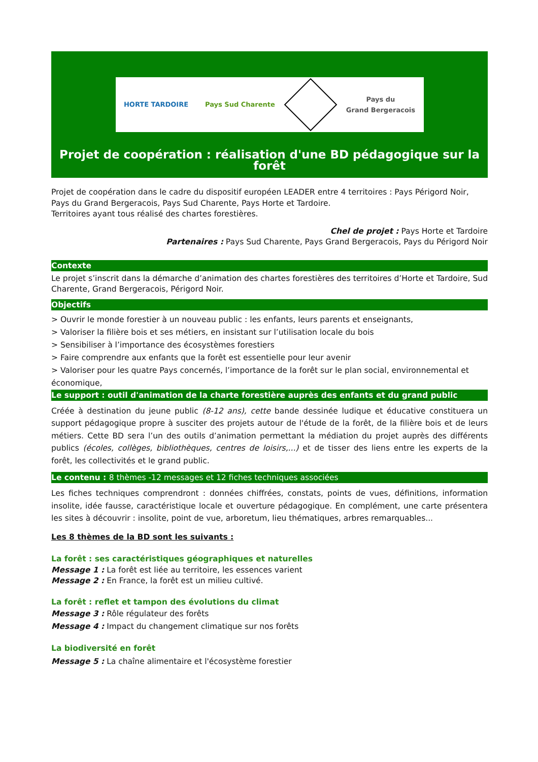HORTE TARDOIRE Pays Sud Charente Pays du
Grand Bergeracois
Projet de coopération : réalisation d'une BD pédagogique sur la forêt
Projet de coopération dans le cadre du dispositif européen LEADER entre 4 territoires : Pays Périgord Noir, Pays du Grand Bergeracois, Pays Sud Charente, Pays Horte et Tardoire.
Territoires ayant tous réalisé des chartes forestières.
Chel de projet : Pays Horte et Tardoire
Partenaires : Pays Sud Charente, Pays Grand Bergeracois, Pays du Périgord Noir
Contexte
Le projet s’inscrit dans la démarche d’animation des chartes forestières des territoires d’Horte et Tardoire, Sud Charente, Grand Bergeracois, Périgord Noir.
Objectifs
> Ouvrir le monde forestier à un nouveau public : les enfants, leurs parents et enseignants,
> Valoriser la filière bois et ses métiers, en insistant sur l’utilisation locale du bois
> Sensibiliser à l’importance des écosystèmes forestiers
> Faire comprendre aux enfants que la forêt est essentielle pour leur avenir
> Valoriser pour les quatre Pays concernés, l’importance de la forêt sur le plan social, environnemental et économique,
Le support : outil d'animation de la charte forestière auprès des enfants et du grand public
Créée à destination du jeune public (8-12 ans), cette bande dessinée ludique et éducative constituera un support pédagogique propre à susciter des projets autour de l'étude de la forêt, de la filière bois et de leurs métiers. Cette BD sera l’un des outils d’animation permettant la médiation du projet auprès des différents publics (écoles, collèges, bibliothèques, centres de loisirs,...) et de tisser des liens entre les experts de la forêt, les collectivités et le grand public.
Le contenu : 8 thèmes -12 messages et 12 fiches techniques associées
Les fiches techniques comprendront : données chiffrées, constats, points de vues, définitions, information insolite, idée fausse, caractéristique locale et ouverture pédagogique. En complément, une carte présentera les sites à découvrir : insolite, point de vue, arboretum, lieu thématiques, arbres remarquables...
Les 8 thèmes de la BD sont les suivants :
La forêt : ses caractéristiques géographiques et naturelles
Message 1 : La forêt est liée au territoire, les essences varient
Message 2 : En France, la forêt est un milieu cultivé.
La forêt : reflet et tampon des évolutions du climat
Message 3 : Rôle régulateur des forêts
Message 4 : Impact du changement climatique sur nos forêts
La biodiversité en forêt
Message 5 : La chaîne alimentaire et l'écosystème forestier